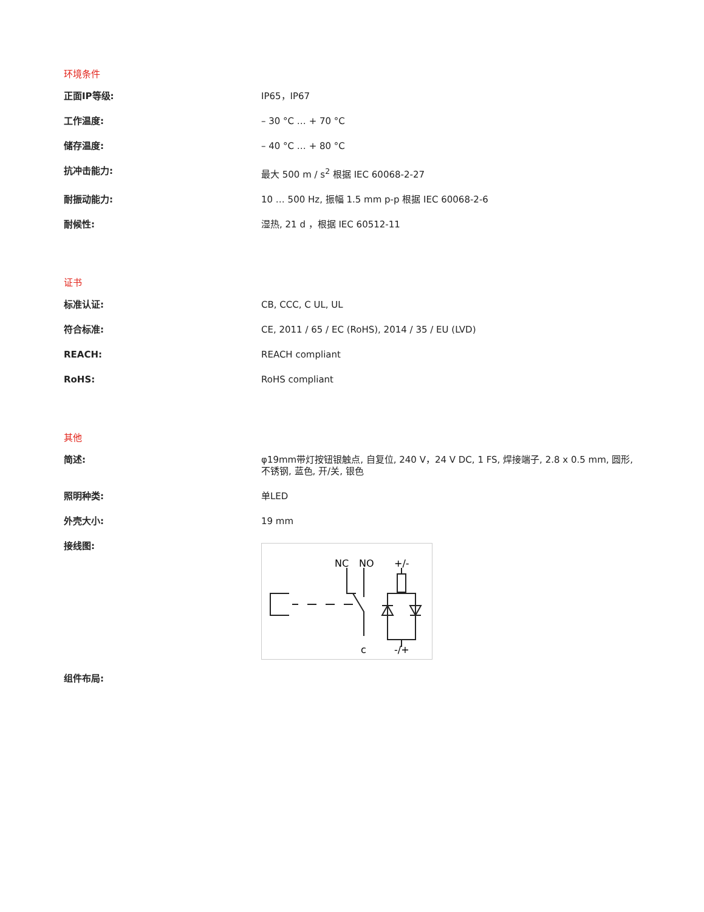环境条件
| 正面IP等级: | IP65，IP67 |
| 工作温度: | – 30 °C … + 70 °C |
| 储存温度: | – 40 °C … + 80 °C |
| 抗冲击能力: | 最大 500 m / s<sup>2</sup> 根据 IEC 60068-2-27 |
| 耐振动能力: | 10 … 500 Hz, 振幅 1.5 mm p-p 根据 IEC 60068-2-6 |
| 耐候性: | 湿热, 21 d ，根据 IEC 60512-11 |
证书
| 标准认证: | CB, CCC, C UL, UL |
| 符合标准: | CE, 2011 / 65 / EC (RoHS), 2014 / 35 / EU (LVD) |
| REACH: | REACH compliant |
| RoHS: | RoHS compliant |
其他
| 简述: | φ19mm带灯按钮银触点, 自复位, 240 V，24 V DC, 1 FS, 焊接端子, 2.8 x 0.5 mm, 圆形, 不锈钢, 蓝色, 开/关, 银色 |
| 照明种类: | 单LED |
| 外壳大小: | 19 mm |
| 接线图: | NC NO +/- c -/+ |
| 组件布局: | |